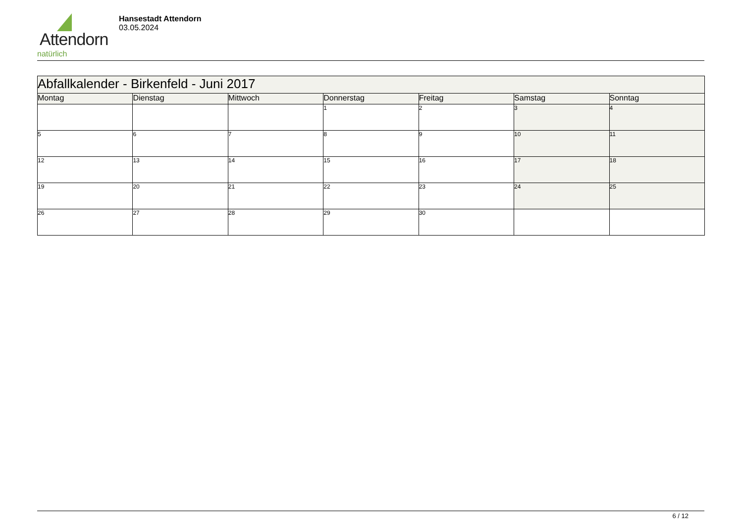Attendorn
natürlich
Hansestadt Attendorn
03.05.2024
| Abfallkalender - Birkenfeld - Juni 2017 | | | | | | |
| Montag | Dienstag | Mittwoch | Donnerstag | Freitag | Samstag | Sonntag |
| | | | 1 | 2 | 3 | 4 |
| 5 | 6 | 7 | 8 | 9 | 10 | 11 |
| 12 | 13 | 14 | 15 | 16 | 17 | 18 |
| 19 | 20 | 21 | 22 | 23 | 24 | 25 |
| 26 | 27 | 28 | 29 | 30 | | |
6 / 12